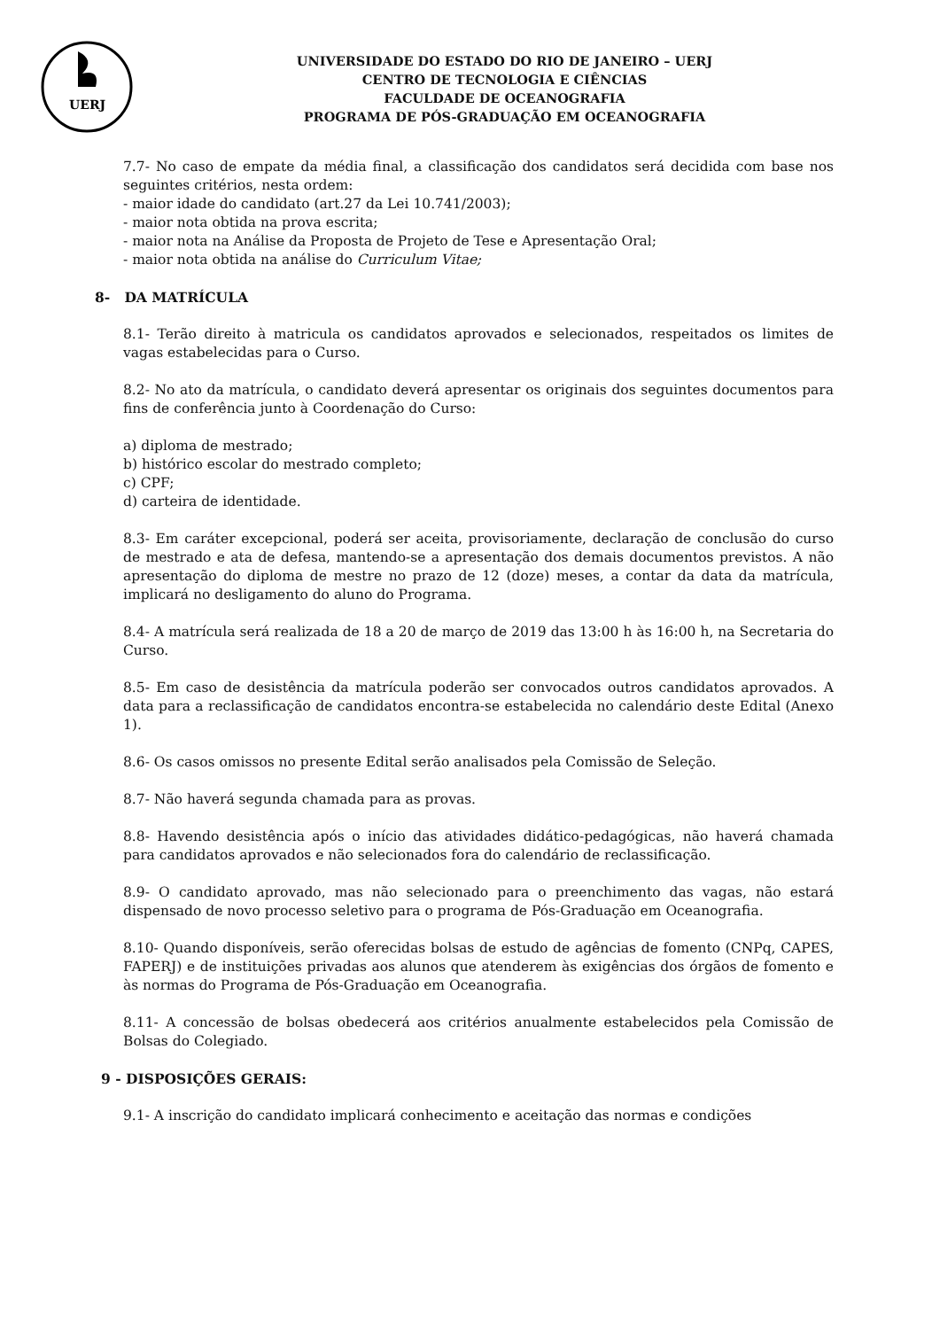UERJ
UNIVERSIDADE DO ESTADO DO RIO DE JANEIRO – UERJ
CENTRO DE TECNOLOGIA E CIÊNCIAS
FACULDADE DE OCEANOGRAFIA
PROGRAMA DE PÓS-GRADUAÇÃO EM OCEANOGRAFIA
7.7- No caso de empate da média final, a classificação dos candidatos será decidida com base nos seguintes critérios, nesta ordem:
- maior idade do candidato (art.27 da Lei 10.741/2003);
- maior nota obtida na prova escrita;
- maior nota na Análise da Proposta de Projeto de Tese e Apresentação Oral;
- maior nota obtida na análise do Curriculum Vitae;
8- DA MATRÍCULA
8.1- Terão direito à matricula os candidatos aprovados e selecionados, respeitados os limites de vagas estabelecidas para o Curso.
8.2- No ato da matrícula, o candidato deverá apresentar os originais dos seguintes documentos para fins de conferência junto à Coordenação do Curso:
a) diploma de mestrado;
b) histórico escolar do mestrado completo;
c) CPF;
d) carteira de identidade.
8.3- Em caráter excepcional, poderá ser aceita, provisoriamente, declaração de conclusão do curso de mestrado e ata de defesa, mantendo-se a apresentação dos demais documentos previstos. A não apresentação do diploma de mestre no prazo de 12 (doze) meses, a contar da data da matrícula, implicará no desligamento do aluno do Programa.
8.4- A matrícula será realizada de 18 a 20 de março de 2019 das 13:00 h às 16:00 h, na Secretaria do Curso.
8.5- Em caso de desistência da matrícula poderão ser convocados outros candidatos aprovados. A data para a reclassificação de candidatos encontra-se estabelecida no calendário deste Edital (Anexo 1).
8.6- Os casos omissos no presente Edital serão analisados pela Comissão de Seleção.
8.7- Não haverá segunda chamada para as provas.
8.8- Havendo desistência após o início das atividades didático-pedagógicas, não haverá chamada para candidatos aprovados e não selecionados fora do calendário de reclassificação.
8.9- O candidato aprovado, mas não selecionado para o preenchimento das vagas, não estará dispensado de novo processo seletivo para o programa de Pós-Graduação em Oceanografia.
8.10- Quando disponíveis, serão oferecidas bolsas de estudo de agências de fomento (CNPq, CAPES, FAPERJ) e de instituições privadas aos alunos que atenderem às exigências dos órgãos de fomento e às normas do Programa de Pós-Graduação em Oceanografia.
8.11- A concessão de bolsas obedecerá aos critérios anualmente estabelecidos pela Comissão de Bolsas do Colegiado.
9 - DISPOSIÇÕES GERAIS:
9.1- A inscrição do candidato implicará conhecimento e aceitação das normas e condições